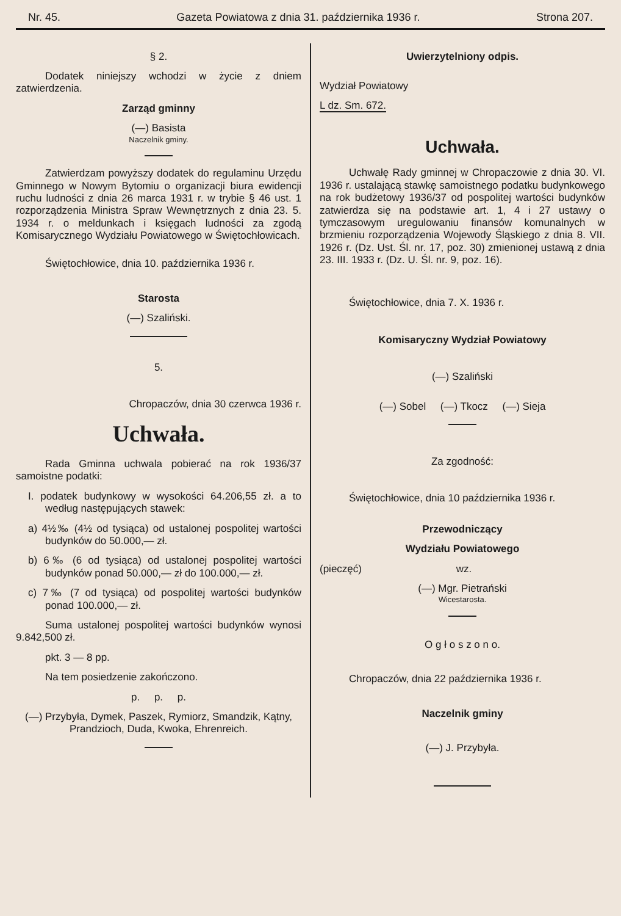Nr. 45. Gazeta Powiatowa z dnia 31. października 1936 r. Strona 207.
§ 2.
Dodatek niniejszy wchodzi w życie z dniem zatwierdzenia.
Zarząd gminny
(—) Basista
Naczelnik gminy.
Zatwierdzam powyższy dodatek do regulaminu Urzędu Gminnego w Nowym Bytomiu o organizacji biura ewidencji ruchu ludności z dnia 26 marca 1931 r. w trybie § 46 ust. 1 rozporządzenia Ministra Spraw Wewnętrznych z dnia 23. 5. 1934 r. o meldunkach i księgach ludności za zgodą Komisarycznego Wydziału Powiatowego w Świętochłowicach.
Świętochłowice, dnia 10. października 1936 r.
Starosta
(—) Szaliński.
5.
Chropaczów, dnia 30 czerwca 1936 r.
Uchwała.
Rada Gminna uchwala pobierać na rok 1936/37 samoistne podatki:
I. podatek budynkowy w wysokości 64.206,55 zł. a to według następujących stawek:
a) 4½‰ (4½ od tysiąca) od ustalonej pospolitej wartości budynków do 50.000,— zł.
b) 6‰ (6 od tysiąca) od ustalonej pospolitej wartości budynków ponad 50.000,— zł do 100.000,— zł.
c) 7‰ (7 od tysiąca) od pospolitej wartości budynków ponad 100.000,— zł.
Suma ustalonej pospolitej wartości budynków wynosi 9.842,500 zł.
pkt. 3 — 8 pp.
Na tem posiedzenie zakończono.
p. p. p.
(—) Przybyła, Dymek, Paszek, Rymiorz, Smandzik, Kątny, Prandzioch, Duda, Kwoka, Ehrenreich.
Uwierzytelniony odpis.
Wydział Powiatowy
L dz. Sm. 672.
Uchwała.
Uchwałę Rady gminnej w Chropaczowie z dnia 30. VI. 1936 r. ustalającą stawkę samoistnego podatku budynkowego na rok budżetowy 1936/37 od pospolitej wartości budynków zatwierdza się na podstawie art. 1, 4 i 27 ustawy o tymczasowym uregulowaniu finansów komunalnych w brzmieniu rozporządzenia Wojewody Śląskiego z dnia 8. VII. 1926 r. (Dz. Ust. Śl. nr. 17, poz. 30) zmienionej ustawą z dnia 23. III. 1933 r. (Dz. U. Śl. nr. 9, poz. 16).
Świętochłowice, dnia 7. X. 1936 r.
Komisaryczny Wydział Powiatowy
(—) Szaliński
(—) Sobel (—) Tkocz (—) Sieja
Za zgodność:
Świętochłowice, dnia 10 października 1936 r.
Przewodniczący
Wydziału Powiatowego
(pieczęć) wz.
(—) Mgr. Pietrański
Wicestarosta.
O g ł o s z o n o.
Chropaczów, dnia 22 października 1936 r.
Naczelnik gminy
(—) J. Przybyła.